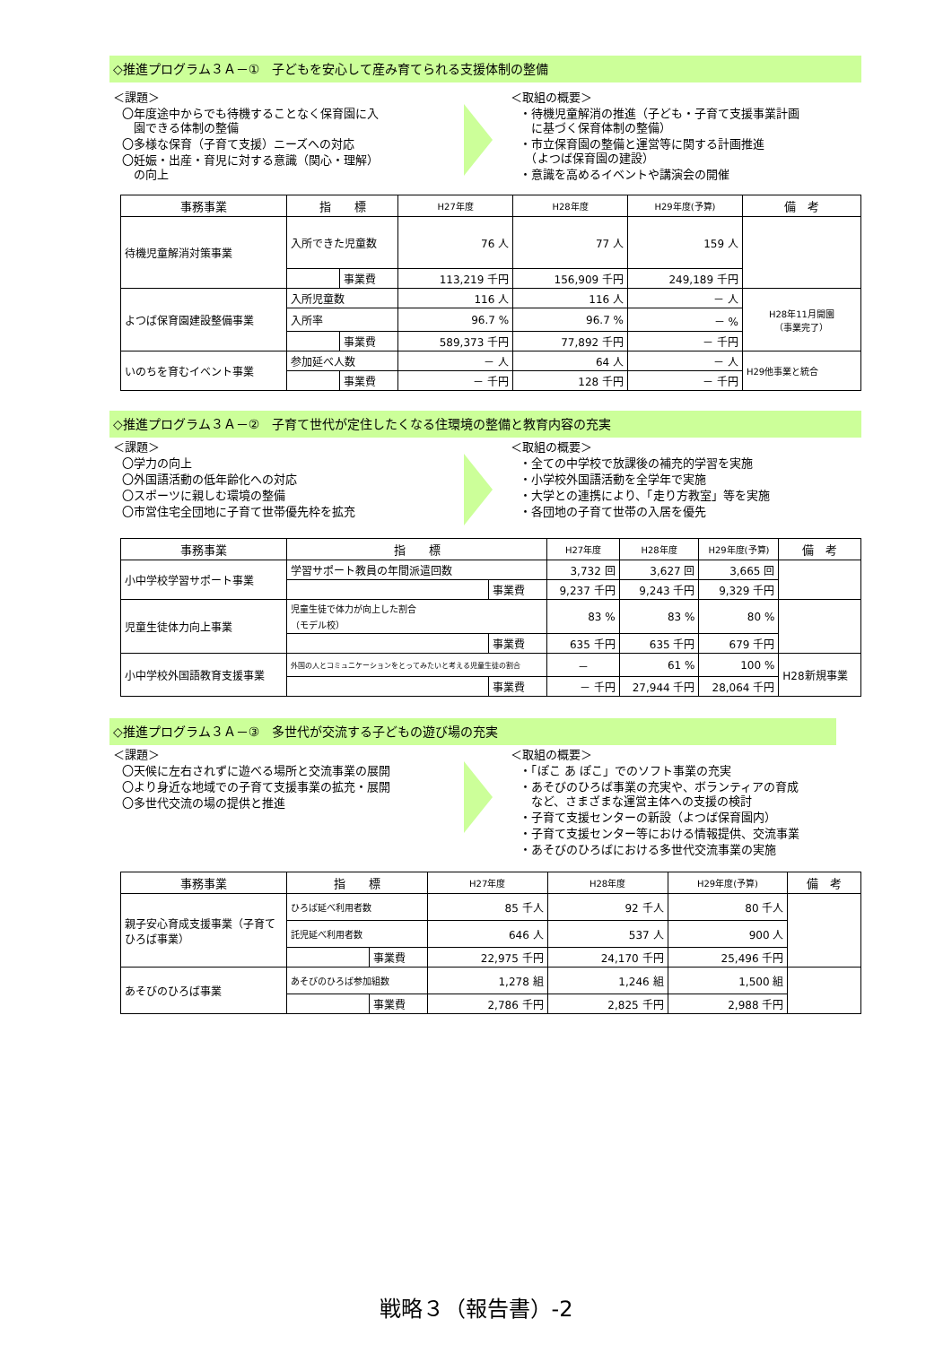◇推進プログラム３Ａ－①　子どもを安心して産み育てられる支援体制の整備
＜課題＞
〇年度途中からでも待機することなく保育園に入
　園できる体制の整備
〇多様な保育（子育て支援）ニーズへの対応
〇妊娠・出産・育児に対する意識（関心・理解）
　の向上
＜取組の概要＞
・待機児童解消の推進（子ども・子育て支援事業計画
　に基づく保育体制の整備）
・市立保育園の整備と運営等に関する計画推進
　（よつば保育園の建設）
・意識を高めるイベントや講演会の開催
| 事務事業 | 指 標 | | H27年度 | H28年度 | H29年度(予算) | 備 考 |
| --- | --- | --- | --- | --- | --- | --- |
| 待機児童解消対策事業 | 入所できた児童数 | | 76 人 | 77 人 | 159 人 | |
| | | 事業費 | 113,219 千円 | 156,909 千円 | 249,189 千円 | |
| よつば保育園建設整備事業 | 入所児童数 | | 116 人 | 116 人 | － 人 | H28年11月開園 （事業完了） |
| | 入所率 | | 96.7 % | 96.7 % | － % | |
| | | 事業費 | 589,373 千円 | 77,892 千円 | － 千円 | |
| いのちを育むイベント事業 | 参加延べ人数 | | － 人 | 64 人 | － 人 | H29他事業と統合 |
| | | 事業費 | － 千円 | 128 千円 | － 千円 | |
◇推進プログラム３Ａ－②　子育て世代が定住したくなる住環境の整備と教育内容の充実
＜課題＞
〇学力の向上
〇外国語活動の低年齢化への対応
〇スポーツに親しむ環境の整備
〇市営住宅全団地に子育て世帯優先枠を拡充
＜取組の概要＞
・全ての中学校で放課後の補充的学習を実施
・小学校外国語活動を全学年で実施
・大学との連携により、「走り方教室」等を実施
・各団地の子育て世帯の入居を優先
| 事務事業 | 指 標 | | H27年度 | H28年度 | H29年度(予算) | 備 考 |
| --- | --- | --- | --- | --- | --- | --- |
| 小中学校学習サポート事業 | 学習サポート教員の年間派遣回数 | | 3,732 回 | 3,627 回 | 3,665 回 | |
| | | 事業費 | 9,237 千円 | 9,243 千円 | 9,329 千円 | |
| 児童生徒体力向上事業 | 児童生徒で体力が向上した割合 （モデル校） | | 83 % | 83 % | 80 % | |
| | | 事業費 | 635 千円 | 635 千円 | 679 千円 | |
| 小中学校外国語教育支援事業 | 外国の人とコミュニケーションをとってみたいと考える児童生徒の割合 | | － | 61 % | 100 % | H28新規事業 |
| | | 事業費 | － 千円 | 27,944 千円 | 28,064 千円 | |
◇推進プログラム３Ａ－③　多世代が交流する子どもの遊び場の充実
＜課題＞
〇天候に左右されずに遊べる場所と交流事業の展開
〇より身近な地域での子育て支援事業の拡充・展開
〇多世代交流の場の提供と推進
＜取組の概要＞
・「ぽこ あ ぽこ」でのソフト事業の充実
・あそびのひろば事業の充実や、ボランティアの育成
　など、さまざまな運営主体への支援の検討
・子育て支援センターの新設（よつば保育園内）
・子育て支援センター等における情報提供、交流事業
・あそびのひろばにおける多世代交流事業の実施
| 事務事業 | 指 標 | | H27年度 | H28年度 | H29年度(予算) | 備 考 |
| --- | --- | --- | --- | --- | --- | --- |
| 親子安心育成支援事業（子育てひろば事業） | ひろば延べ利用者数 | | 85 千人 | 92 千人 | 80 千人 | |
| | 託児延べ利用者数 | | 646 人 | 537 人 | 900 人 | |
| | | 事業費 | 22,975 千円 | 24,170 千円 | 25,496 千円 | |
| あそびのひろば事業 | あそびのひろば参加組数 | | 1,278 組 | 1,246 組 | 1,500 組 | |
| | | 事業費 | 2,786 千円 | 2,825 千円 | 2,988 千円 | |
戦略３（報告書）-2